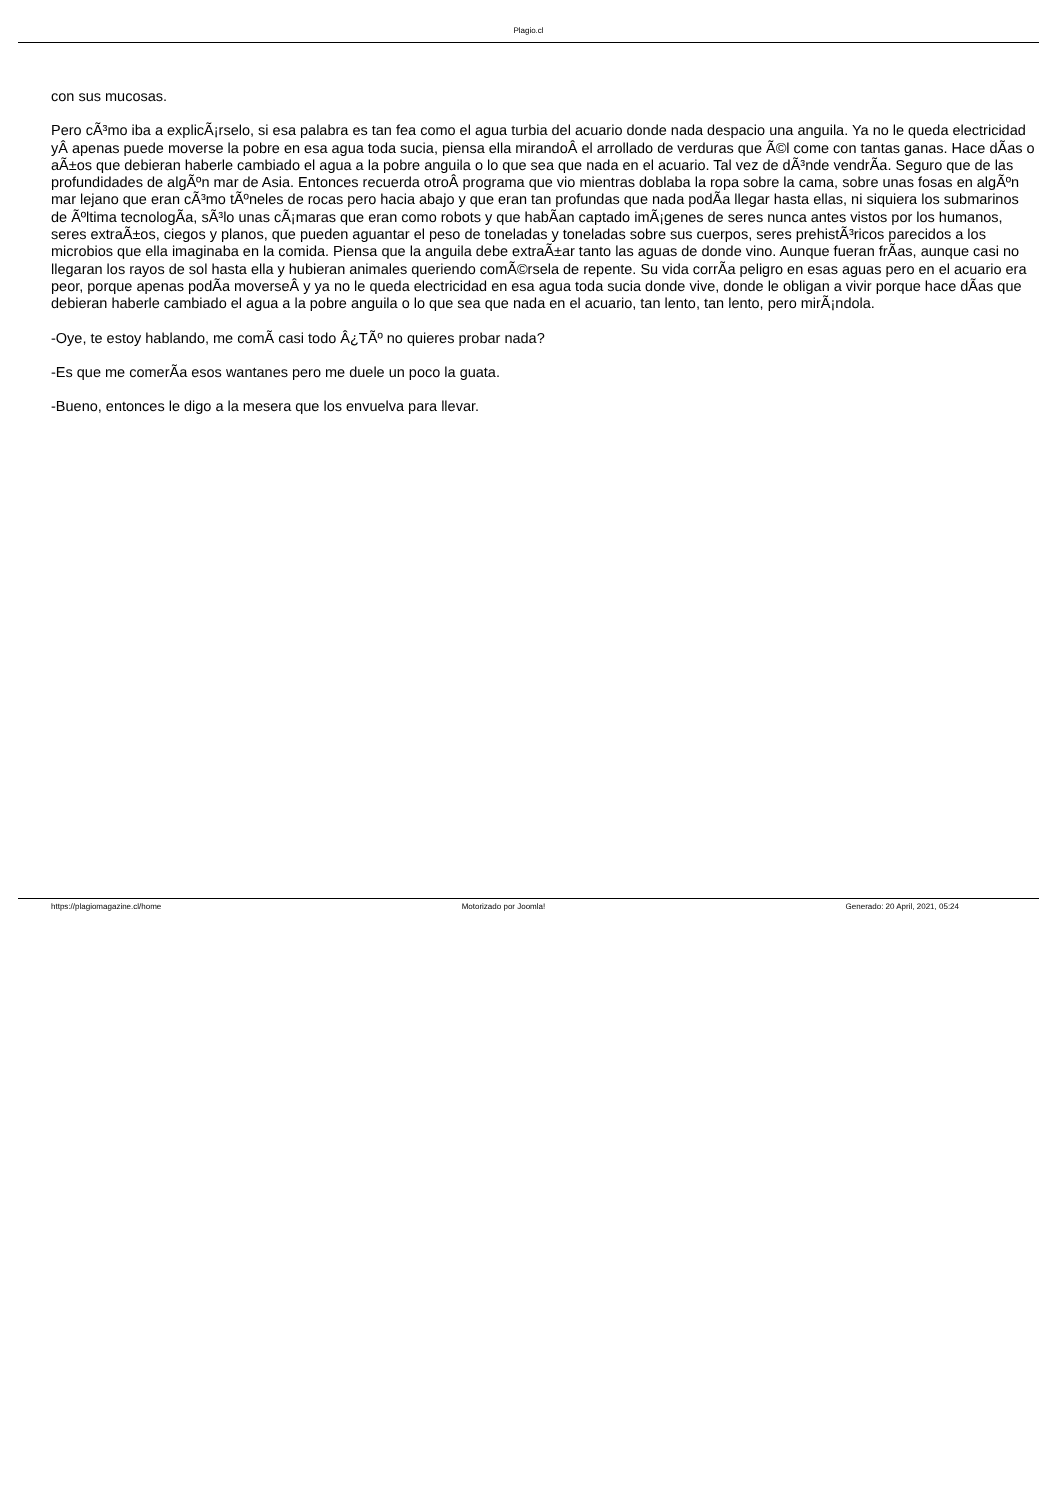Plagio.cl
con sus mucosas.
Pero cÃ³mo iba a explicÃ¡rselo, si esa palabra es tan fea como el agua turbia del acuario donde nada despacio una anguila. Ya no le queda electricidad yÂ apenas puede moverse la pobre en esa agua toda sucia, piensa ella mirandoÂ el arrollado de verduras que Ã©l come con tantas ganas. Hace dÃ­as o aÃ±os que debieran haberle cambiado el agua a la pobre anguila o lo que sea que nada en el acuario. Tal vez de dÃ³nde vendrÃ­a. Seguro que de las profundidades de algÃºn mar de Asia. Entonces recuerda otroÂ programa que vio mientras doblaba la ropa sobre la cama, sobre unas fosas en algÃºn mar lejano que eran cÃ³mo tÃºneles de rocas pero hacia abajo y que eran tan profundas que nada podÃ­a llegar hasta ellas, ni siquiera los submarinos de Ãºltima tecnologÃ­a, sÃ³lo unas cÃ¡maras que eran como robots y que habÃ­an captado imÃ¡genes de seres nunca antes vistos por los humanos, seres extraÃ±os, ciegos y planos, que pueden aguantar el peso de toneladas y toneladas sobre sus cuerpos, seres prehistÃ³ricos parecidos a los microbios que ella imaginaba en la comida. Piensa que la anguila debe extraÃ±ar tanto las aguas de donde vino. Aunque fueran frÃ­as, aunque casi no llegaran los rayos de sol hasta ella y hubieran animales queriendo comÃ©rsela de repente. Su vida corrÃ­a peligro en esas aguas pero en el acuario era peor, porque apenas podÃ­a moverseÂ y ya no le queda electricidad en esa agua toda sucia donde vive, donde le obligan a vivir porque hace dÃ­as que debieran haberle cambiado el agua a la pobre anguila o lo que sea que nada en el acuario, tan lento, tan lento, pero mirÃ¡ndola.
-Oye, te estoy hablando, me comÃ­ casi todo Â¿TÃº no quieres probar nada?
-Es que me comerÃ­a esos wantanes pero me duele un poco la guata.
-Bueno, entonces le digo a la mesera que los envuelva para llevar.
https://plagiomagazine.cl/home Motorizado por Joomla! Generado: 20 April, 2021, 05:24